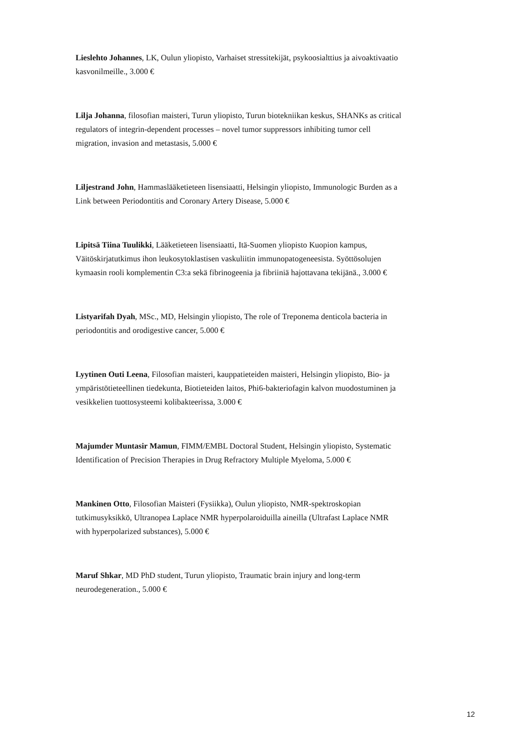Lieslehto Johannes, LK, Oulun yliopisto, Varhaiset stressitekijät, psykoosialttius ja aivoaktivaatio kasvonilmeille., 3.000 €
Lilja Johanna, filosofian maisteri, Turun yliopisto, Turun biotekniikan keskus, SHANKs as critical regulators of integrin-dependent processes – novel tumor suppressors inhibiting tumor cell migration, invasion and metastasis, 5.000 €
Liljestrand John, Hammaslääketieteen lisensiaatti, Helsingin yliopisto, Immunologic Burden as a Link between Periodontitis and Coronary Artery Disease, 5.000 €
Lipitsä Tiina Tuulikki, Lääketieteen lisensiaatti, Itä-Suomen yliopisto Kuopion kampus, Väitöskirjatutkimus ihon leukosytoklastisen vaskuliitin immunopatogeneesista. Syöttösolujen kymaasin rooli komplementin C3:a sekä fibrinogeenia ja fibriiniä hajottavana tekijänä., 3.000 €
Listyarifah Dyah, MSc., MD, Helsingin yliopisto, The role of Treponema denticola bacteria in periodontitis and orodigestive cancer, 5.000 €
Lyytinen Outi Leena, Filosofian maisteri, kauppatieteiden maisteri, Helsingin yliopisto, Bio- ja ympäristötieteellinen tiedekunta, Biotieteiden laitos, Phi6-bakteriofagin kalvon muodostuminen ja vesikkelien tuottosysteemi kolibakteerissa, 3.000 €
Majumder Muntasir Mamun, FIMM/EMBL Doctoral Student, Helsingin yliopisto, Systematic Identification of Precision Therapies in Drug Refractory Multiple Myeloma, 5.000 €
Mankinen Otto, Filosofian Maisteri (Fysiikka), Oulun yliopisto, NMR-spektroskopian tutkimusyksikkö, Ultranopea Laplace NMR hyperpolaroiduilla aineilla (Ultrafast Laplace NMR with hyperpolarized substances), 5.000 €
Maruf Shkar, MD PhD student, Turun yliopisto, Traumatic brain injury and long-term neurodegeneration., 5.000 €
12